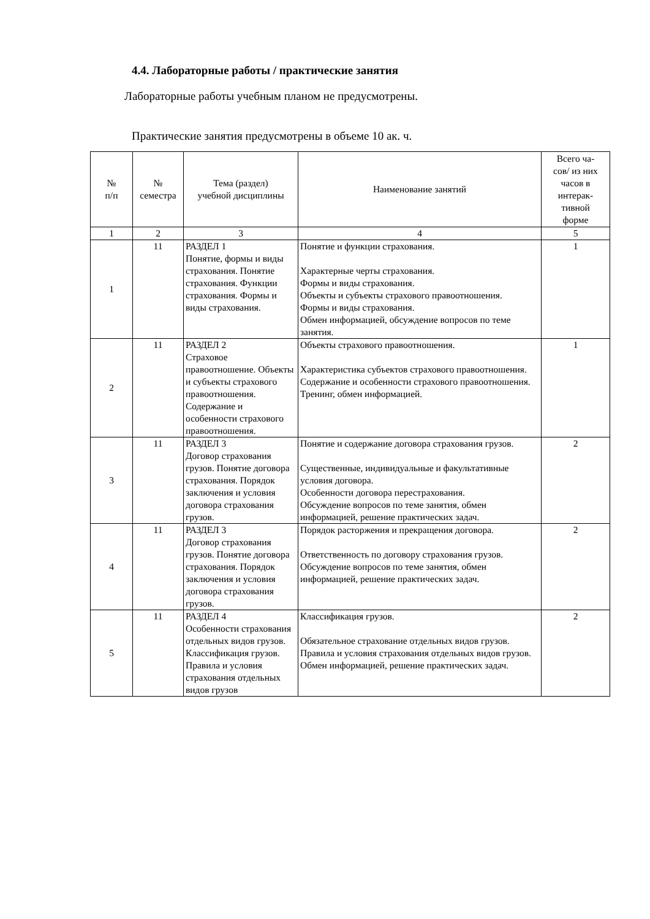4.4. Лабораторные работы / практические занятия
Лабораторные работы учебным планом не предусмотрены.
Практические занятия предусмотрены в объеме 10 ак. ч.
| № п/п | № семестра | Тема (раздел) учебной дисциплины | Наименование занятий | Всего ча- сов/ из них часов в интерак- тивной форме |
| --- | --- | --- | --- | --- |
| 1 | 2 | 3 | 4 | 5 |
| 1 | 11 | РАЗДЕЛ 1 Понятие, формы и виды страхования. Понятие страхования. Функции страхования. Формы и виды страхования. | Понятие и функции страхования. Характерные черты страхования. Формы и виды страхования. Объекты и субъекты страхового правоотношения. Формы и виды страхования. Обмен информацией, обсуждение вопросов по теме занятия. | 1 |
| 2 | 11 | РАЗДЕЛ 2 Страховое правоотношение. Объекты и субъекты страхового правоотношения. Содержание и особенности страхового правоотношения. | Объекты страхового правоотношения. Характеристика субъектов страхового правоотношения. Содержание и особенности страхового правоотношения. Тренинг, обмен информацией. | 1 |
| 3 | 11 | РАЗДЕЛ 3 Договор страхования грузов. Понятие договора страхования. Порядок заключения и условия договора страхования грузов. | Понятие и содержание договора страхования грузов. Существенные, индивидуальные и факультативные условия договора. Особенности договора перестрахования. Обсуждение вопросов по теме занятия, обмен информацией, решение практических задач. | 2 |
| 4 | 11 | РАЗДЕЛ 3 Договор страхования грузов. Понятие договора страхования. Порядок заключения и условия договора страхования грузов. | Порядок расторжения и прекращения договора. Ответственность по договору страхования грузов. Обсуждение вопросов по теме занятия, обмен информацией, решение практических задач. | 2 |
| 5 | 11 | РАЗДЕЛ 4 Особенности страхования отдельных видов грузов. Классификация грузов. Правила и условия страхования отдельных видов грузов | Классификация грузов. Обязательное страхование отдельных видов грузов. Правила и условия страхования отдельных видов грузов. Обмен информацией, решение практических задач. | 2 |